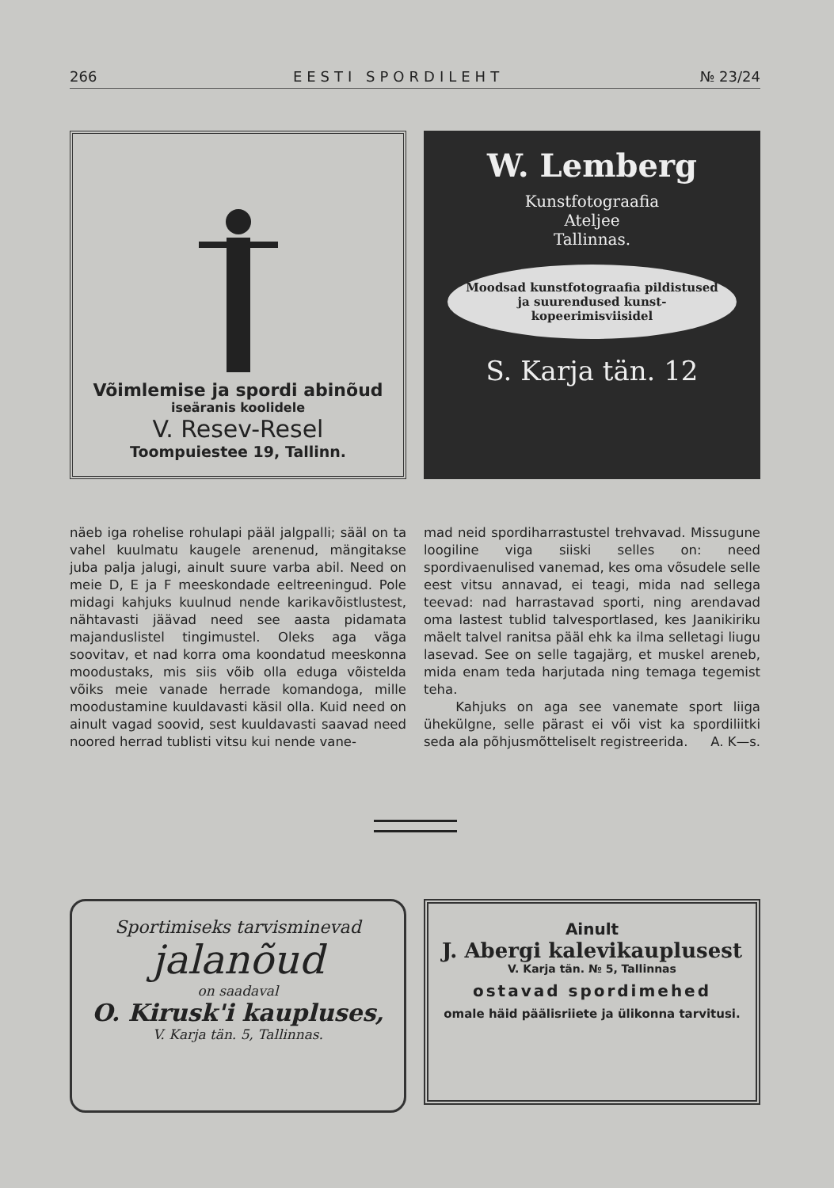266 EESTI SPORDILEHT № 23/24
Võimlemise ja spordi abinõud
iseäranis koolidele
V. Resev-Resel
Toompuiestee 19, Tallinn.
W. Lemberg
Kunstfotograafia
Ateljee
Tallinnas.
Moodsad kunstfotograafia pildistused ja suurendused kunst-kopeerimisviisidel
S. Karja tän. 12
näeb iga rohelise rohulapi pääl jalgpalli; sääl on ta vahel kuulmatu kaugele arenenud, mängitakse juba palja jalugi, ainult suure varba abil. Need on meie D, E ja F meeskondade eeltreeningud. Pole midagi kahjuks kuulnud nende karikavõistlustest, nähtavasti jäävad need see aasta pidamata majanduslistel tingimustel. Oleks aga väga soovitav, et nad korra oma koondatud meeskonna moodustaks, mis siis võib olla eduga võistelda võiks meie vanade herrade komandoga, mille moodustamine kuuldavasti käsil olla. Kuid need on ainult vagad soovid, sest kuuldavasti saavad need noored herrad tublisti vitsu kui nende vane-
mad neid spordiharrastustel trehvavad. Missugune loogiline viga siiski selles on: need spordivaenulised vanemad, kes oma võsudele selle eest vitsu annavad, ei teagi, mida nad sellega teevad: nad harrastavad sporti, ning arendavad oma lastest tublid talvesportlased, kes Jaanikiriku mäelt talvel ranitsa pääl ehk ka ilma selletagi liugu lasevad. See on selle tagajärg, et muskel areneb, mida enam teda harjutada ning temaga tegemist teha.
Kahjuks on aga see vanemate sport liiga ühekülgne, selle pärast ei või vist ka spordiliitki seda ala põhjusmõtteliselt registreerida. A. K—s.
Sportimiseks tarvisminevad
jalanõud
on saadaval
O. Kirusk'i kaupluses,
V. Karja tän. 5, Tallinnas.
Ainult
J. Abergi kalevikauplusest
V. Karja tän. № 5, Tallinnas
ostavad spordimehed
omale häid päälisriiete ja ülikonna tarvitusi.